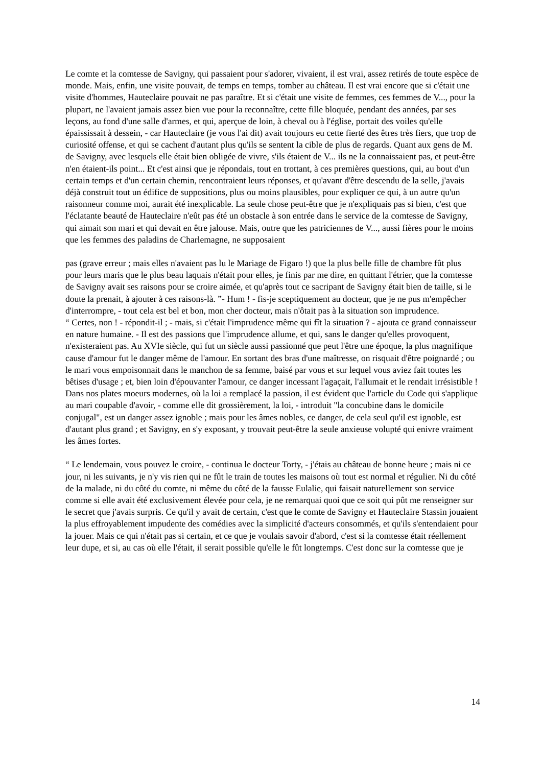Le comte et la comtesse de Savigny, qui passaient pour s'adorer, vivaient, il est vrai, assez retirés de toute espèce de monde. Mais, enfin, une visite pouvait, de temps en temps, tomber au château. Il est vrai encore que si c'était une visite d'hommes, Hauteclaire pouvait ne pas paraître. Et si c'était une visite de femmes, ces femmes de V..., pour la plupart, ne l'avaient jamais assez bien vue pour la reconnaître, cette fille bloquée, pendant des années, par ses leçons, au fond d'une salle d'armes, et qui, aperçue de loin, à cheval ou à l'église, portait des voiles qu'elle épaississait à dessein, - car Hauteclaire (je vous l'ai dit) avait toujours eu cette fierté des êtres très fiers, que trop de curiosité offense, et qui se cachent d'autant plus qu'ils se sentent la cible de plus de regards. Quant aux gens de M. de Savigny, avec lesquels elle était bien obligée de vivre, s'ils étaient de V... ils ne la connaissaient pas, et peut-être n'en étaient-ils point... Et c'est ainsi que je répondais, tout en trottant, à ces premières questions, qui, au bout d'un certain temps et d'un certain chemin, rencontraient leurs réponses, et qu'avant d'être descendu de la selle, j'avais déjà construit tout un édifice de suppositions, plus ou moins plausibles, pour expliquer ce qui, à un autre qu'un raisonneur comme moi, aurait été inexplicable. La seule chose peut-être que je n'expliquais pas si bien, c'est que l'éclatante beauté de Hauteclaire n'eût pas été un obstacle à son entrée dans le service de la comtesse de Savigny, qui aimait son mari et qui devait en être jalouse. Mais, outre que les patriciennes de V..., aussi fières pour le moins que les femmes des paladins de Charlemagne, ne supposaient
pas (grave erreur ; mais elles n'avaient pas lu le Mariage de Figaro !) que la plus belle fille de chambre fût plus pour leurs maris que le plus beau laquais n'était pour elles, je finis par me dire, en quittant l'étrier, que la comtesse de Savigny avait ses raisons pour se croire aimée, et qu'après tout ce sacripant de Savigny était bien de taille, si le doute la prenait, à ajouter à ces raisons-là. ”- Hum ! - fis-je sceptiquement au docteur, que je ne pus m'empêcher d'interrompre, - tout cela est bel et bon, mon cher docteur, mais n'ôtait pas à la situation son imprudence.
“ Certes, non ! - répondit-il ; - mais, si c'était l'imprudence même qui fît la situation ? - ajouta ce grand connaisseur en nature humaine. - Il est des passions que l'imprudence allume, et qui, sans le danger qu'elles provoquent, n'existeraient pas. Au XVIe siècle, qui fut un siècle aussi passionné que peut l'être une époque, la plus magnifique cause d'amour fut le danger même de l'amour. En sortant des bras d'une maîtresse, on risquait d'être poignardé ; ou le mari vous empoisonnait dans le manchon de sa femme, baisé par vous et sur lequel vous aviez fait toutes les bêtises d'usage ; et, bien loin d'épouvanter l'amour, ce danger incessant l'agaçait, l'allumait et le rendait irrésistible ! Dans nos plates moeurs modernes, où la loi a remplacé la passion, il est évident que l'article du Code qui s'applique au mari coupable d'avoir, - comme elle dit grossièrement, la loi, - introduit "la concubine dans le domicile conjugal", est un danger assez ignoble ; mais pour les âmes nobles, ce danger, de cela seul qu'il est ignoble, est d'autant plus grand ; et Savigny, en s'y exposant, y trouvait peut-être la seule anxieuse volupté qui enivre vraiment les âmes fortes.
“ Le lendemain, vous pouvez le croire, - continua le docteur Torty, - j'étais au château de bonne heure ; mais ni ce jour, ni les suivants, je n'y vis rien qui ne fût le train de toutes les maisons où tout est normal et régulier. Ni du côté de la malade, ni du côté du comte, ni même du côté de la fausse Eulalie, qui faisait naturellement son service comme si elle avait été exclusivement élevée pour cela, je ne remarquai quoi que ce soit qui pût me renseigner sur le secret que j'avais surpris. Ce qu'il y avait de certain, c'est que le comte de Savigny et Hauteclaire Stassin jouaient la plus effroyablement impudente des comédies avec la simplicité d'acteurs consommés, et qu'ils s'entendaient pour la jouer. Mais ce qui n'était pas si certain, et ce que je voulais savoir d'abord, c'est si la comtesse était réellement leur dupe, et si, au cas où elle l'était, il serait possible qu'elle le fût longtemps. C'est donc sur la comtesse que je
14